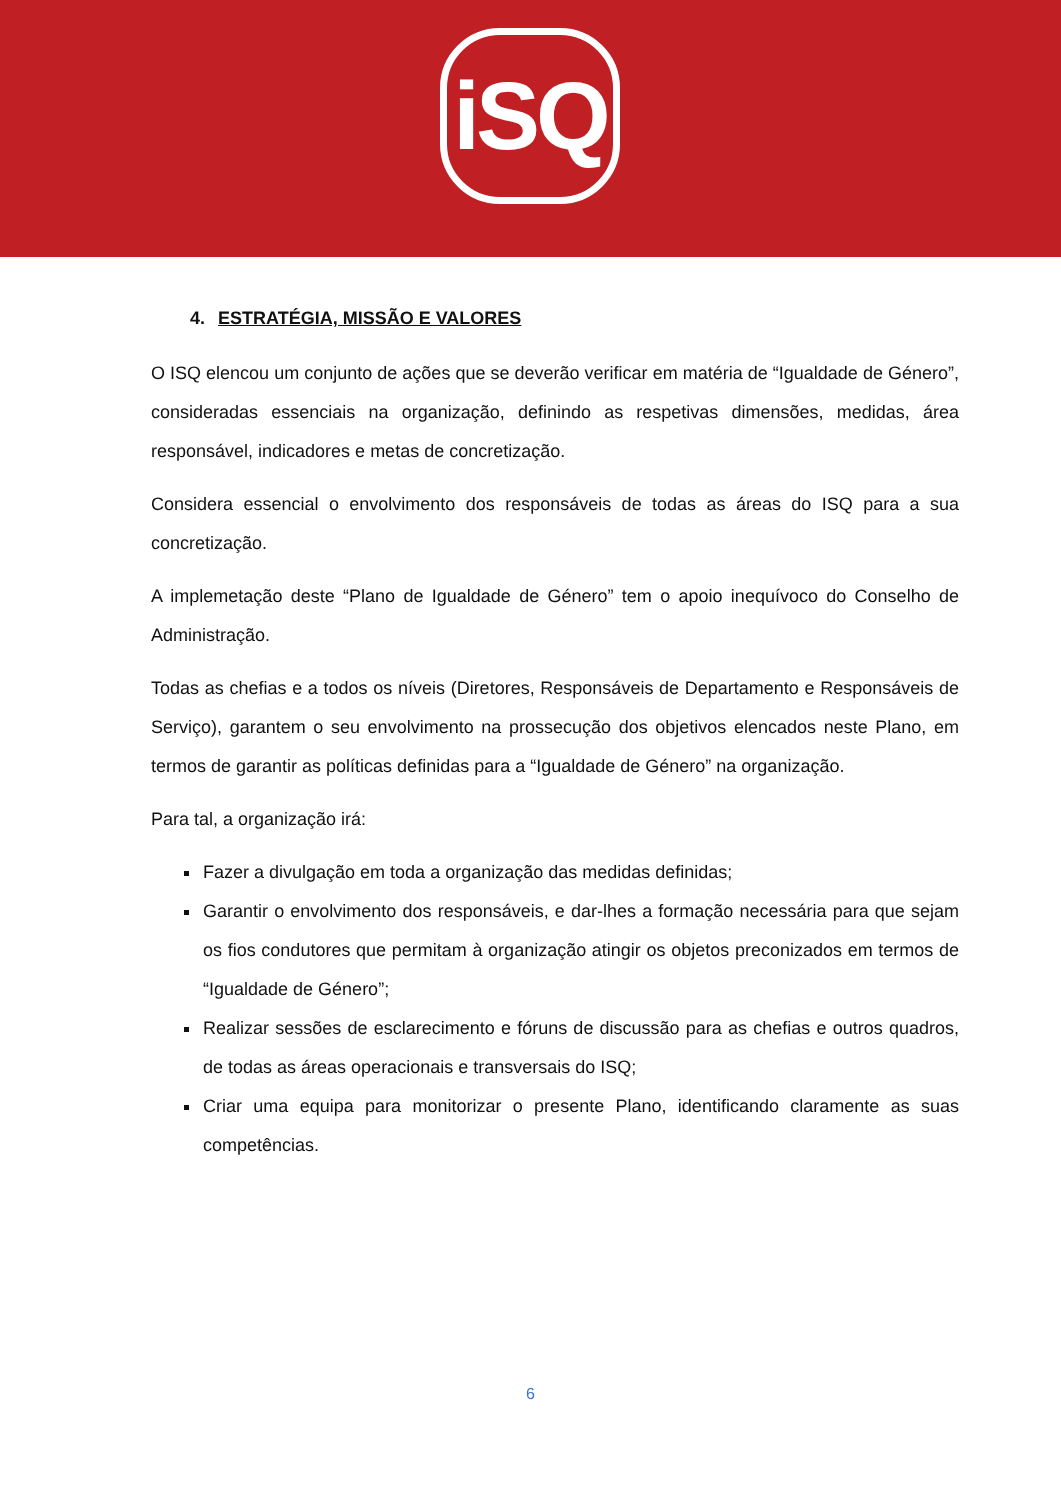iSQ
4. ESTRATÉGIA, MISSÃO E VALORES
O ISQ elencou um conjunto de ações que se deverão verificar em matéria de “Igualdade de Género”, consideradas essenciais na organização, definindo as respetivas dimensões, medidas, área responsável, indicadores e metas de concretização.
Considera essencial o envolvimento dos responsáveis de todas as áreas do ISQ para a sua concretização.
A implemetação deste “Plano de Igualdade de Género” tem o apoio inequívoco do Conselho de Administração.
Todas as chefias e a todos os níveis (Diretores, Responsáveis de Departamento e Responsáveis de Serviço), garantem o seu envolvimento na prossecução dos objetivos elencados neste Plano, em termos de garantir as políticas definidas para a “Igualdade de Género” na organização.
Para tal, a organização irá:
Fazer a divulgação em toda a organização das medidas definidas;
Garantir o envolvimento dos responsáveis, e dar-lhes a formação necessária para que sejam os fios condutores que permitam à organização atingir os objetos preconizados em termos de “Igualdade de Género”;
Realizar sessões de esclarecimento e fóruns de discussão para as chefias e outros quadros, de todas as áreas operacionais e transversais do ISQ;
Criar uma equipa para monitorizar o presente Plano, identificando claramente as suas competências.
6